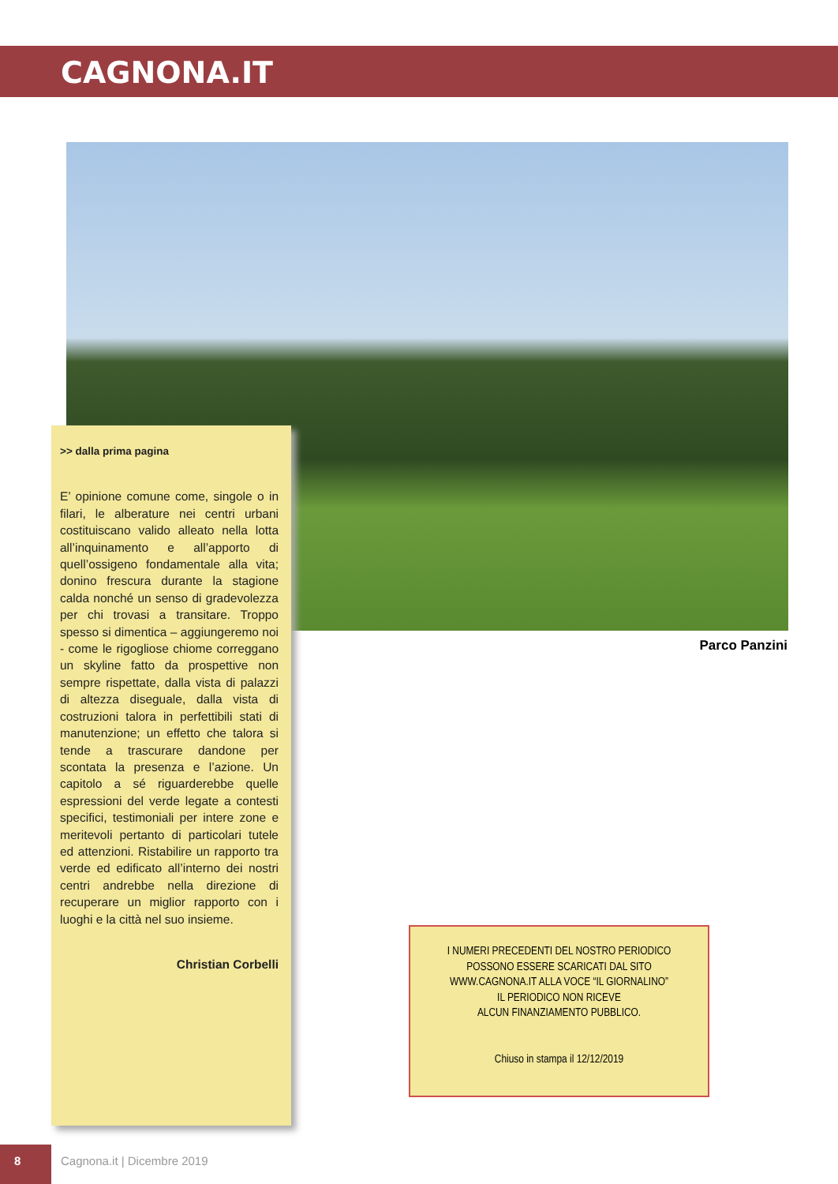CAGNONA.IT
Parco Panzini
>> dalla prima pagina
E’ opinione comune come, singole o in filari, le alberature nei centri urbani costituiscano valido alleato nella lotta all’inquinamento e all’apporto di quell’ossigeno fondamentale alla vita; donino frescura durante la stagione calda nonché un senso di gradevolezza per chi trovasi a transitare. Troppo spesso si dimentica – aggiungeremo noi - come le rigogliose chiome correggano un skyline fatto da prospettive non sempre rispettate, dalla vista di palazzi di altezza diseguale, dalla vista di costruzioni talora in perfettibili stati di manutenzione; un effetto che talora si tende a trascurare dandone per scontata la presenza e l’azione. Un capitolo a sé riguarderebbe quelle espressioni del verde legate a contesti specifici, testimoniali per intere zone e meritevoli pertanto di particolari tutele ed attenzioni. Ristabilire un rapporto tra verde ed edificato all’interno dei nostri centri andrebbe nella direzione di recuperare un miglior rapporto con i luoghi e la città nel suo insieme.
Christian Corbelli
I NUMERI PRECEDENTI DEL NOSTRO PERIODICO
POSSONO ESSERE SCARICATI DAL SITO
WWW.CAGNONA.IT ALLA VOCE “IL GIORNALINO”
IL PERIODICO NON RICEVE
ALCUN FINANZIAMENTO PUBBLICO.
Chiuso in stampa il 12/12/2019
8
Cagnona.it | Dicembre 2019